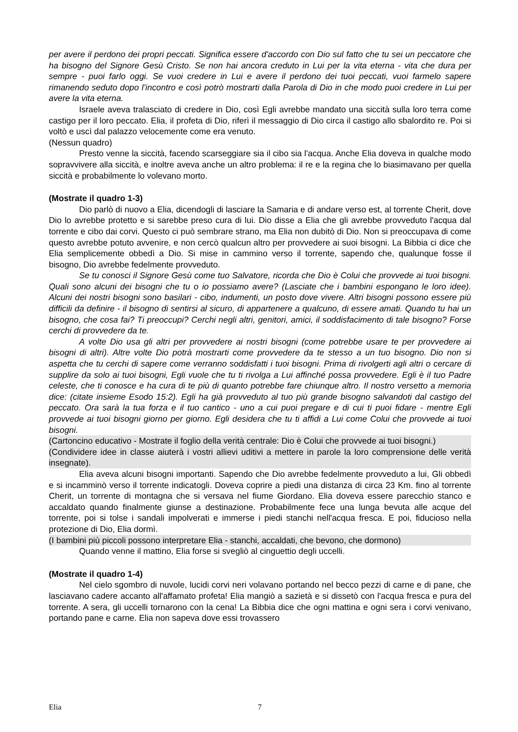per avere il perdono dei propri peccati. Significa essere d'accordo con Dio sul fatto che tu sei un peccatore che ha bisogno del Signore Gesù Cristo. Se non hai ancora creduto in Lui per la vita eterna - vita che dura per sempre - puoi farlo oggi. Se vuoi credere in Lui e avere il perdono dei tuoi peccati, vuoi farmelo sapere rimanendo seduto dopo l’incontro e così potrò mostrarti dalla Parola di Dio in che modo puoi credere in Lui per avere la vita eterna.
Israele aveva tralasciato di credere in Dio, così Egli avrebbe mandato una siccità sulla loro terra come castigo per il loro peccato. Elia, il profeta di Dio, riferì il messaggio di Dio circa il castigo allo sbalordito re. Poi si voltò e uscì dal palazzo velocemente come era venuto.
(Nessun quadro)
Presto venne la siccità, facendo scarseggiare sia il cibo sia l'acqua. Anche Elia doveva in qualche modo sopravvivere alla siccità, e inoltre aveva anche un altro problema: il re e la regina che lo biasimavano per quella siccità e probabilmente lo volevano morto.
(Mostrate il quadro 1-3)
Dio parlò di nuovo a Elia, dicendogli di lasciare la Samaria e di andare verso est, al torrente Cherit, dove Dio lo avrebbe protetto e si sarebbe preso cura di lui. Dio disse a Elia che gli avrebbe provveduto l'acqua dal torrente e cibo dai corvi. Questo ci può sembrare strano, ma Elia non dubitò di Dio. Non si preoccupava di come questo avrebbe potuto avvenire, e non cercò qualcun altro per provvedere ai suoi bisogni. La Bibbia ci dice che Elia semplicemente obbedì a Dio. Si mise in cammino verso il torrente, sapendo che, qualunque fosse il bisogno, Dio avrebbe fedelmente provveduto.
Se tu conosci il Signore Gesù come tuo Salvatore, ricorda che Dio è Colui che provvede ai tuoi bisogni. Quali sono alcuni dei bisogni che tu o io possiamo avere? (Lasciate che i bambini espongano le loro idee). Alcuni dei nostri bisogni sono basilari - cibo, indumenti, un posto dove vivere. Altri bisogni possono essere più difficili da definire - il bisogno di sentirsi al sicuro, di appartenere a qualcuno, di essere amati. Quando tu hai un bisogno, che cosa fai? Ti preoccupi? Cerchi negli altri, genitori, amici, il soddisfacimento di tale bisogno? Forse cerchi di provvedere da te.
A volte Dio usa gli altri per provvedere ai nostri bisogni (come potrebbe usare te per provvedere ai bisogni di altri). Altre volte Dio potrà mostrarti come provvedere da te stesso a un tuo bisogno. Dio non si aspetta che tu cerchi di sapere come verranno soddisfatti i tuoi bisogni. Prima di rivolgerti agli altri o cercare di supplire da solo ai tuoi bisogni, Egli vuole che tu ti rivolga a Lui affinché possa provvedere. Egli è il tuo Padre celeste, che ti conosce e ha cura di te più di quanto potrebbe fare chiunque altro. Il nostro versetto a memoria dice: (citate insieme Esodo 15:2). Egli ha già provveduto al tuo più grande bisogno salvandoti dal castigo del peccato. Ora sarà la tua forza e il tuo cantico - uno a cui puoi pregare e di cui ti puoi fidare - mentre Egli provvede ai tuoi bisogni giorno per giorno. Egli desidera che tu ti affidi a Lui come Colui che provvede ai tuoi bisogni.
(Cartoncino educativo - Mostrate il foglio della verità centrale: Dio è Colui che provvede ai tuoi bisogni.)
(Condividere idee in classe aiuterà i vostri allievi uditivi a mettere in parole la loro comprensione delle verità insegnate).
Elia aveva alcuni bisogni importanti. Sapendo che Dio avrebbe fedelmente provveduto a lui, Gli obbedì e si incamminò verso il torrente indicatogli. Doveva coprire a piedi una distanza di circa 23 Km. fino al torrente Cherit, un torrente di montagna che si versava nel fiume Giordano. Elia doveva essere parecchio stanco e accaldato quando finalmente giunse a destinazione. Probabilmente fece una lunga bevuta alle acque del torrente, poi si tolse i sandali impolverati e immerse i piedi stanchi nell'acqua fresca. E poi, fiducioso nella protezione di Dio, Elia dormì.
(I bambini più piccoli possono interpretare Elia - stanchi, accaldati, che bevono, che dormono)
Quando venne il mattino, Elia forse si svegliò al cinguettio degli uccelli.
(Mostrate il quadro 1-4)
Nel cielo sgombro di nuvole, lucidi corvi neri volavano portando nel becco pezzi di carne e di pane, che lasciavano cadere accanto all'affamato profeta! Elia mangiò a sazietà e si dissetò con l'acqua fresca e pura del torrente. A sera, gli uccelli tornarono con la cena! La Bibbia dice che ogni mattina e ogni sera i corvi venivano, portando pane e carne. Elia non sapeva dove essi trovassero
Elia 7